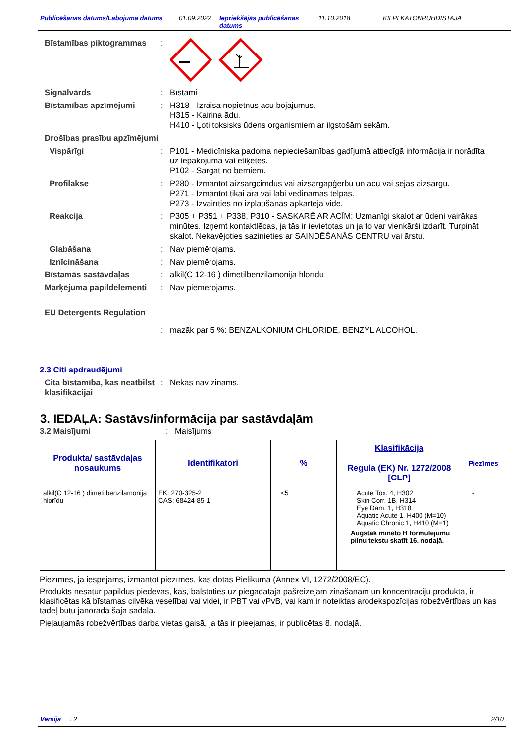Publicēšanas datums/Labojuma datums 01.09.2022 Iepriekšējās publicēšanas datums 11.10.2018. KILPI KATONPUHDISTAJA
Bīstamības piktogrammas :
Signālvārds : Bīstami
Bīstamības apzīmējumi : H318 - Izraisa nopietnus acu bojājumus.
H315 - Kairina ādu.
H410 - Ļoti toksisks ūdens organismiem ar ilgstošām sekām.
Drošības prasību apzīmējumi
Vispārīgi : P101 - Medicīniska padoma nepieciešamības gadījumā attiecīgā informācija ir norādīta uz iepakojuma vai etiķetes.
P102 - Sargāt no bērniem.
Profilakse : P280 - Izmantot aizsargcimdus vai aizsargapģērbu un acu vai sejas aizsargu.
P271 - Izmantot tikai ārā vai labi vēdināmās telpās.
P273 - Izvairīties no izplatīšanas apkārtējā vidē.
Reakcija : P305 + P351 + P338, P310 - SASKARĒ AR ACĪM: Uzmanīgi skalot ar ūdeni vairākas minūtes. Izņemt kontaktlēcas, ja tās ir ievietotas un ja to var vienkārši izdarīt. Turpināt skalot. Nekavējoties sazinieties ar SAINDĒŠANĀS CENTRU vai ārstu.
Glabāšana : Nav piemērojams.
Iznīcināšana : Nav piemērojams.
Bīstamās sastāvdaļas : alkil(C 12-16 ) dimetilbenzilamonija hlorīdu
Marķējuma papildelementi
: Nav piemērojams.
EU Detergents Regulation
: mazāk par 5 %: BENZALKONIUM CHLORIDE, BENZYL ALCOHOL.
2.3 Citi apdraudējumi
Cita bīstamība, kas neatbilst klasifikācijai
: Nekas nav zināms.
3. IEDAĻA: Sastāvs/informācija par sastāvdaļām
3.2 Maisījumi : Maisījums
| Produkta/ sastāvdaļas nosaukums | Identifikatori | % | Klasifikācija Regula (EK) Nr. 1272/2008 [CLP] | Piezīmes |
| --- | --- | --- | --- | --- |
| alkil(C 12-16 ) dimetilbenzilamonija hlorīdu | EK: 270-325-2 CAS: 68424-85-1 | <5 | Acute Tox. 4, H302 Skin Corr. 1B, H314 Eye Dam. 1, H318 Aquatic Acute 1, H400 (M=10) Aquatic Chronic 1, H410 (M=1) Augstāk minēto H formulējumu pilnu tekstu skatīt 16. nodaļā. | - |
Piezīmes, ja iespējams, izmantot piezīmes, kas dotas Pielikumā (Annex VI, 1272/2008/EC).
Produkts nesatur papildus piedevas, kas, balstoties uz piegādātāja pašreizējām zināšanām un koncentrāciju produktā, ir klasificētas kā bīstamas cilvēka veselībai vai videi, ir PBT vai vPvB, vai kam ir noteiktas arodekspozīcijas robežvērtības un kas tādēļ būtu jānorāda šajā sadaļā.
Pieļaujamās robežvērtības darba vietas gaisā, ja tās ir pieejamas, ir publicētas 8. nodaļā.
Versija : 2 2/10